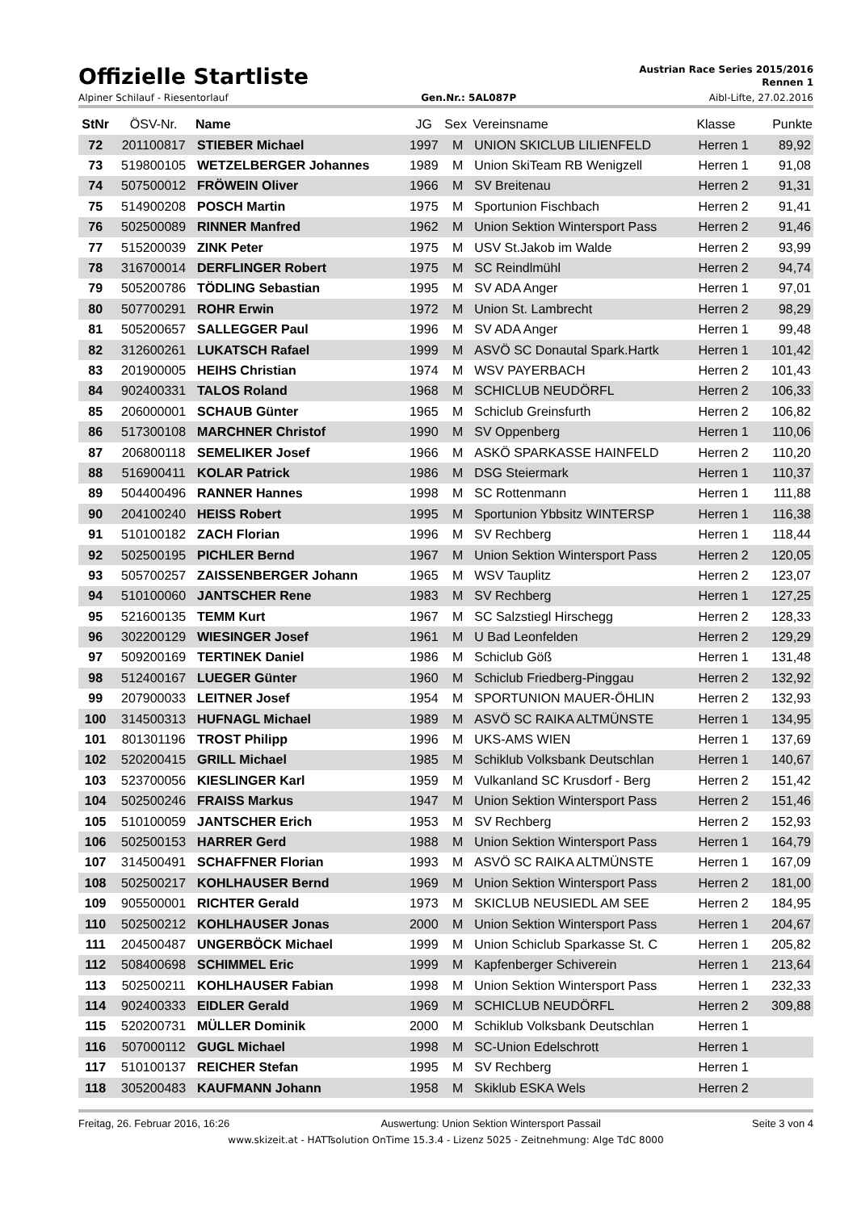Offizielle Startliste
Austrian Race Series 2015/2016
Rennen 1
Alpiner Schilauf - Riesentorlauf Gen.Nr.: 5AL087P Aibl-Lifte, 27.02.2016
| StNr | ÖSV-Nr. | Name | JG | Sex | Vereinsname | Klasse | Punkte |
| --- | --- | --- | --- | --- | --- | --- | --- |
| 72 | 201100817 | STIEBER Michael | 1997 | M | UNION SKICLUB LILIENFELD | Herren 1 | 89,92 |
| 73 | 519800105 | WETZELBERGER Johannes | 1989 | M | Union SkiTeam RB Wenigzell | Herren 1 | 91,08 |
| 74 | 507500012 | FRÖWEIN Oliver | 1966 | M | SV Breitenau | Herren 2 | 91,31 |
| 75 | 514900208 | POSCH Martin | 1975 | M | Sportunion Fischbach | Herren 2 | 91,41 |
| 76 | 502500089 | RINNER Manfred | 1962 | M | Union Sektion Wintersport Pass | Herren 2 | 91,46 |
| 77 | 515200039 | ZINK Peter | 1975 | M | USV St.Jakob im Walde | Herren 2 | 93,99 |
| 78 | 316700014 | DERFLINGER Robert | 1975 | M | SC Reindlmühl | Herren 2 | 94,74 |
| 79 | 505200786 | TÖDLING Sebastian | 1995 | M | SV ADA Anger | Herren 1 | 97,01 |
| 80 | 507700291 | ROHR Erwin | 1972 | M | Union St. Lambrecht | Herren 2 | 98,29 |
| 81 | 505200657 | SALLEGGER Paul | 1996 | M | SV ADA Anger | Herren 1 | 99,48 |
| 82 | 312600261 | LUKATSCH Rafael | 1999 | M | ASVÖ SC Donautal Spark.Hartk | Herren 1 | 101,42 |
| 83 | 201900005 | HEIHS Christian | 1974 | M | WSV PAYERBACH | Herren 2 | 101,43 |
| 84 | 902400331 | TALOS Roland | 1968 | M | SCHICLUB NEUDÖRFL | Herren 2 | 106,33 |
| 85 | 206000001 | SCHAUB Günter | 1965 | M | Schiclub Greinsfurth | Herren 2 | 106,82 |
| 86 | 517300108 | MARCHNER Christof | 1990 | M | SV Oppenberg | Herren 1 | 110,06 |
| 87 | 206800118 | SEMELIKER Josef | 1966 | M | ASKÖ SPARKASSE HAINFELD | Herren 2 | 110,20 |
| 88 | 516900411 | KOLAR Patrick | 1986 | M | DSG Steiermark | Herren 1 | 110,37 |
| 89 | 504400496 | RANNER Hannes | 1998 | M | SC Rottenmann | Herren 1 | 111,88 |
| 90 | 204100240 | HEISS Robert | 1995 | M | Sportunion Ybbsitz WINTERSP | Herren 1 | 116,38 |
| 91 | 510100182 | ZACH Florian | 1996 | M | SV Rechberg | Herren 1 | 118,44 |
| 92 | 502500195 | PICHLER Bernd | 1967 | M | Union Sektion Wintersport Pass | Herren 2 | 120,05 |
| 93 | 505700257 | ZAISSENBERGER Johann | 1965 | M | WSV Tauplitz | Herren 2 | 123,07 |
| 94 | 510100060 | JANTSCHER Rene | 1983 | M | SV Rechberg | Herren 1 | 127,25 |
| 95 | 521600135 | TEMM Kurt | 1967 | M | SC Salzstiegl Hirschegg | Herren 2 | 128,33 |
| 96 | 302200129 | WIESINGER Josef | 1961 | M | U Bad Leonfelden | Herren 2 | 129,29 |
| 97 | 509200169 | TERTINEK Daniel | 1986 | M | Schiclub Göß | Herren 1 | 131,48 |
| 98 | 512400167 | LUEGER Günter | 1960 | M | Schiclub Friedberg-Pinggau | Herren 2 | 132,92 |
| 99 | 207900033 | LEITNER Josef | 1954 | M | SPORTUNION MAUER-ÖHLIN | Herren 2 | 132,93 |
| 100 | 314500313 | HUFNAGL Michael | 1989 | M | ASVÖ SC RAIKA ALTMÜNSTE | Herren 1 | 134,95 |
| 101 | 801301196 | TROST Philipp | 1996 | M | UKS-AMS WIEN | Herren 1 | 137,69 |
| 102 | 520200415 | GRILL Michael | 1985 | M | Schiklub Volksbank Deutschlan | Herren 1 | 140,67 |
| 103 | 523700056 | KIESLINGER Karl | 1959 | M | Vulkanland SC Krusdorf - Berg | Herren 2 | 151,42 |
| 104 | 502500246 | FRAISS Markus | 1947 | M | Union Sektion Wintersport Pass | Herren 2 | 151,46 |
| 105 | 510100059 | JANTSCHER Erich | 1953 | M | SV Rechberg | Herren 2 | 152,93 |
| 106 | 502500153 | HARRER Gerd | 1988 | M | Union Sektion Wintersport Pass | Herren 1 | 164,79 |
| 107 | 314500491 | SCHAFFNER Florian | 1993 | M | ASVÖ SC RAIKA ALTMÜNSTE | Herren 1 | 167,09 |
| 108 | 502500217 | KOHLHAUSER Bernd | 1969 | M | Union Sektion Wintersport Pass | Herren 2 | 181,00 |
| 109 | 905500001 | RICHTER Gerald | 1973 | M | SKICLUB NEUSIEDL AM SEE | Herren 2 | 184,95 |
| 110 | 502500212 | KOHLHAUSER Jonas | 2000 | M | Union Sektion Wintersport Pass | Herren 1 | 204,67 |
| 111 | 204500487 | UNGERBÖCK Michael | 1999 | M | Union Schiclub Sparkasse St. C | Herren 1 | 205,82 |
| 112 | 508400698 | SCHIMMEL Eric | 1999 | M | Kapfenberger Schiverein | Herren 1 | 213,64 |
| 113 | 502500211 | KOHLHAUSER Fabian | 1998 | M | Union Sektion Wintersport Pass | Herren 1 | 232,33 |
| 114 | 902400333 | EIDLER Gerald | 1969 | M | SCHICLUB NEUDÖRFL | Herren 2 | 309,88 |
| 115 | 520200731 | MÜLLER Dominik | 2000 | M | Schiklub Volksbank Deutschlan | Herren 1 | |
| 116 | 507000112 | GUGL Michael | 1998 | M | SC-Union Edelschrott | Herren 1 | |
| 117 | 510100137 | REICHER Stefan | 1995 | M | SV Rechberg | Herren 1 | |
| 118 | 305200483 | KAUFMANN Johann | 1958 | M | Skiklub ESKA Wels | Herren 2 | |
Freitag, 26. Februar 2016, 16:26 Auswertung: Union Sektion Wintersport Passail Seite 3 von 4
www.skizeit.at - HATTsolution OnTime 15.3.4 - Lizenz 5025 - Zeitnehmung: Alge TdC 8000